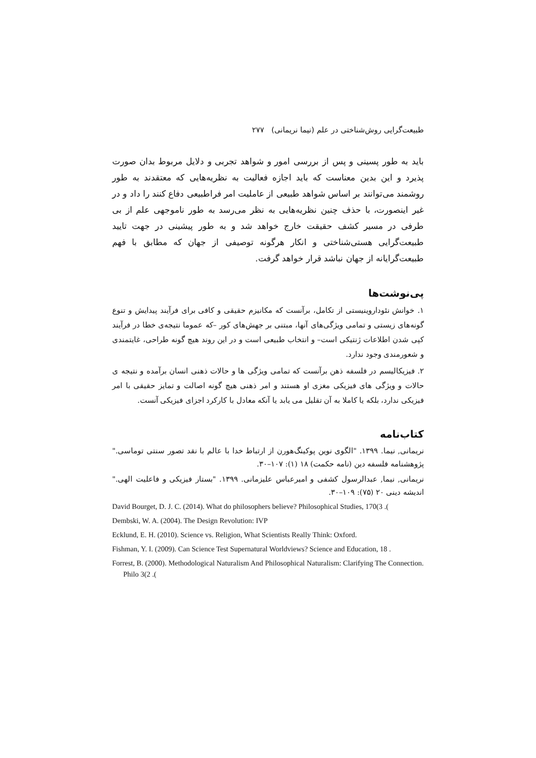طبیعت‌گرایی روش‌شناختی در علم (نیما نریمانی) ۲۷۷
باید به طور پسینی و پس از بررسی امور و شواهد تجربی و دلایل مربوط بدان صورت پذیرد و این بدین معناست که باید اجازه فعالیت به نظریه‌هایی که معتقدند به طور روشمند می‌توانند بر اساس شواهد طبیعی از عاملیت امر فراطبیعی دفاع کنند را داد و در غیر اینصورت، با حذف چنین نظریه‌هایی به نظر می‌رسد به طور ناموجهی علم از بی طرفی در مسیر کشف حقیقت خارج خواهد شد و به طور پیشینی در جهت تایید طبیعت‌گرایی هستی‌شناختی و انکار هرگونه توصیفی از جهان که مطابق با فهم طبیعت‌گرایانه از جهان نباشد قرار خواهد گرفت.
پی‌نوشت‌ها
۱. خوانش نئوداروینیستی از تکامل، برآنست که مکانیزم حقیقی و کافی برای فرآیند پیدایش و تنوع گونه‌های زیستی و تمامی ویژگی‌های آنها، مبتنی بر جهش‌های کور –که عموما نتیجه‌ی خطا در فرآیند کپی شدن اطلاعات ژنتیکی است– و انتخاب طبیعی است و در این روند هیچ گونه طراحی، غایتمندی و شعورمندی وجود ندارد.
۲. فیزیکالیسم در فلسفه ذهن برآنست که تمامی ویژگی ها و حالات ذهنی انسان برآمده و نتیجه ی حالات و ویژگی های فیزیکی مغزی او هستند و امر ذهنی هیچ گونه اصالت و تمایز حقیقی با امر فیزیکی ندارد، بلکه یا کاملا به آن تقلیل می یابد یا آنکه معادل با کارکرد اجزای فیزیکی آنست.
کتاب‌نامه
نریمانی, نیما. ۱۳۹۹. "الگوی نوین پوکینگ‌هورن از ارتباط خدا با عالم با نقد تصور سنتی توماسی." پژوهشنامه فلسفه دین (نامه حکمت) ۱۸ (۱): ۱۰۷–۳۰.
نریمانی, نیما, عبدالرسول کشفی و امیرعباس علیزمانی. ۱۳۹۹. "بستار فیزیکی و فاعلیت الهی." اندیشه دینی ۲۰ (۷۵): ۱۰۹–۳۰.
David Bourget, D. J. C. (2014). What do philosophers believe? Philosophical Studies, 170(3 .(
Dembski, W. A. (2004). The Design Revolution: IVP
Ecklund, E. H. (2010). Science vs. Religion, What Scientists Really Think: Oxford.
Fishman, Y. I. (2009). Can Science Test Supernatural Worldviews? Science and Education, 18 .
Forrest, B. (2000). Methodological Naturalism And Philosophical Naturalism: Clarifying The Connection. Philo 3(2 .(